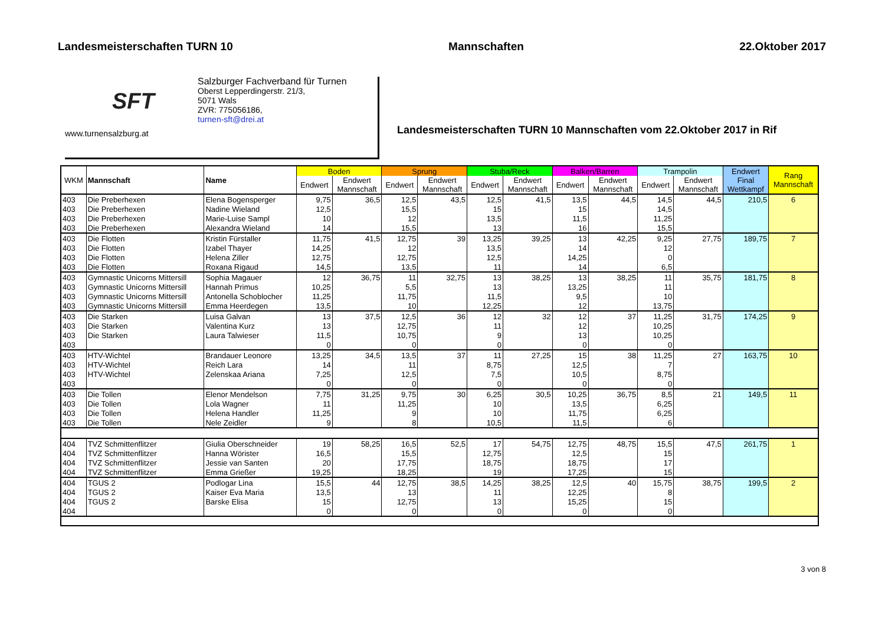Landesmeisterschaften TURN 10 Mannschaften 22.Oktober 2017
SFT
www.turnensalzburg.at
Salzburger Fachverband für Turnen
Oberst Lepperdingerstr. 21/3,
5071 Wals
ZVR: 775056186,
turnen-sft@drei.at
Landesmeisterschaften TURN 10 Mannschaften vom 22.Oktober 2017 in Rif
| WKM | Mannschaft | Name | Boden | | Sprung | | Stuba/Reck | | Balken/Barren | | Trampolin | | Endwert Final Wettkampf | Rang Mannschaft |
| --- | --- | --- | --- | --- | --- | --- | --- | --- | --- | --- | --- | --- | --- | --- |
| | | | Endwert | Endwert Mannschaft | Endwert | Endwert Mannschaft | Endwert | Endwert Mannschaft | Endwert | Endwert Mannschaft | Endwert | Endwert Mannschaft | | |
| 403 | Die Preberhexen | Elena Bogensperger | 9,75 | 36,5 | 12,5 | 43,5 | 12,5 | 41,5 | 13,5 | 44,5 | 14,5 | 44,5 | 210,5 | 6 |
| 403 | Die Preberhexen | Nadine Wieland | 12,5 | | 15,5 | | 15 | | 15 | | 14,5 | | | |
| 403 | Die Preberhexen | Marie-Luise Sampl | 10 | | 12 | | 13,5 | | 11,5 | | 11,25 | | | |
| 403 | Die Preberhexen | Alexandra Wieland | 14 | | 15,5 | | 13 | | 16 | | 15,5 | | | |
| 403 | Die Flotten | Kristin Fürstaller | 11,75 | 41,5 | 12,75 | 39 | 13,25 | 39,25 | 13 | 42,25 | 9,25 | 27,75 | 189,75 | 7 |
| 403 | Die Flotten | Izabel Thayer | 14,25 | | 12 | | 13,5 | | 14 | | 12 | | | |
| 403 | Die Flotten | Helena Ziller | 12,75 | | 12,75 | | 12,5 | | 14,25 | | 0 | | | |
| 403 | Die Flotten | Roxana Rigaud | 14,5 | | 13,5 | | 11 | | 14 | | 6,5 | | | |
| 403 | Gymnastic Unicorns Mittersill | Sophia Magauer | 12 | 36,75 | 11 | 32,75 | 13 | 38,25 | 13 | 38,25 | 11 | 35,75 | 181,75 | 8 |
| 403 | Gymnastic Unicorns Mittersill | Hannah Primus | 10,25 | | 5,5 | | 13 | | 13,25 | | 11 | | | |
| 403 | Gymnastic Unicorns Mittersill | Antonella Schoblocher | 11,25 | | 11,75 | | 11,5 | | 9,5 | | 10 | | | |
| 403 | Gymnastic Unicorns Mittersill | Emma Heerdegen | 13,5 | | 10 | | 12,25 | | 12 | | 13,75 | | | |
| 403 | Die Starken | Luisa Galvan | 13 | 37,5 | 12,5 | 36 | 12 | 32 | 12 | 37 | 11,25 | 31,75 | 174,25 | 9 |
| 403 | Die Starken | Valentina Kurz | 13 | | 12,75 | | 11 | | 12 | | 10,25 | | | |
| 403 | Die Starken | Laura Talwieser | 11,5 | | 10,75 | | 9 | | 13 | | 10,25 | | | |
| 403 | | | 0 | | 0 | | 0 | | 0 | | 0 | | | |
| 403 | HTV-Wichtel | Brandauer Leonore | 13,25 | 34,5 | 13,5 | 37 | 11 | 27,25 | 15 | 38 | 11,25 | 27 | 163,75 | 10 |
| 403 | HTV-Wichtel | Reich Lara | 14 | | 11 | | 8,75 | | 12,5 | | 7 | | | |
| 403 | HTV-Wichtel | Zelenskaa Ariana | 7,25 | | 12,5 | | 7,5 | | 10,5 | | 8,75 | | | |
| 403 | | | 0 | | 0 | | 0 | | 0 | | 0 | | | |
| 403 | Die Tollen | Elenor Mendelson | 7,75 | 31,25 | 9,75 | 30 | 6,25 | 30,5 | 10,25 | 36,75 | 8,5 | 21 | 149,5 | 11 |
| 403 | Die Tollen | Lola Wagner | 11 | | 11,25 | | 10 | | 13,5 | | 6,25 | | | |
| 403 | Die Tollen | Helena Handler | 11,25 | | 9 | | 10 | | 11,75 | | 6,25 | | | |
| 403 | Die Tollen | Nele Zeidler | 9 | | 8 | | 10,5 | | 11,5 | | 6 | | | |
| 404 | TVZ Schmittenflitzer | Giulia Oberschneider | 19 | 58,25 | 16,5 | 52,5 | 17 | 54,75 | 12,75 | 48,75 | 15,5 | 47,5 | 261,75 | 1 |
| 404 | TVZ Schmittenflitzer | Hanna Wörister | 16,5 | | 15,5 | | 12,75 | | 12,5 | | 15 | | | |
| 404 | TVZ Schmittenflitzer | Jessie van Santen | 20 | | 17,75 | | 18,75 | | 18,75 | | 17 | | | |
| 404 | TVZ Schmittenflitzer | Emma Grießer | 19,25 | | 18,25 | | 19 | | 17,25 | | 15 | | | |
| 404 | TGUS 2 | Podlogar Lina | 15,5 | 44 | 12,75 | 38,5 | 14,25 | 38,25 | 12,5 | 40 | 15,75 | 38,75 | 199,5 | 2 |
| 404 | TGUS 2 | Kaiser Eva Maria | 13,5 | | 13 | | 11 | | 12,25 | | 8 | | | |
| 404 | TGUS 2 | Barske Elisa | 15 | | 12,75 | | 13 | | 15,25 | | 15 | | | |
| 404 | | | 0 | | 0 | | 0 | | 0 | | 0 | | | |
3 von 8